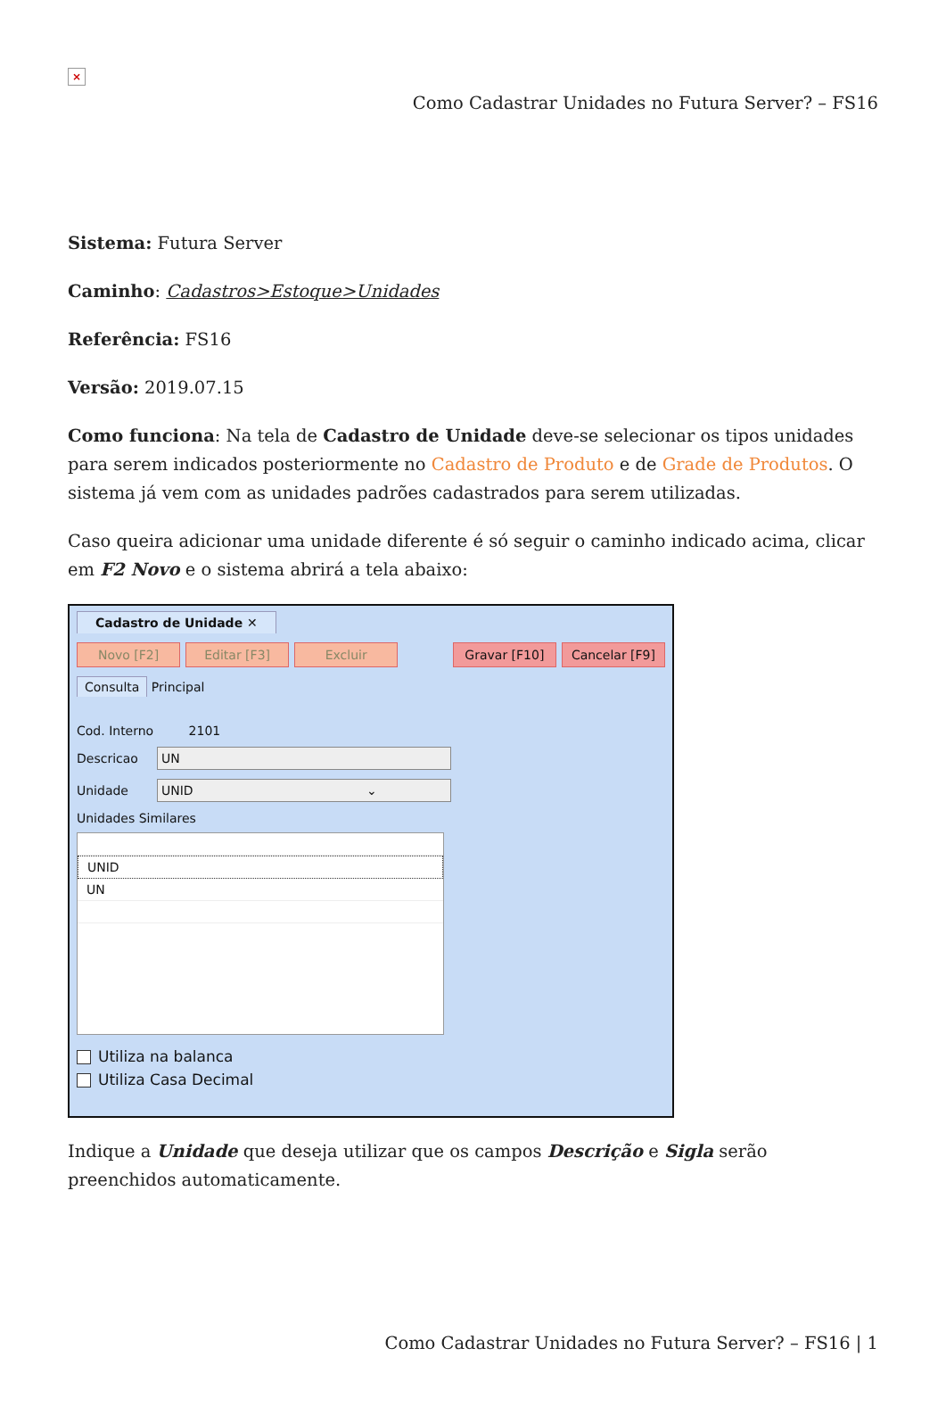×
Como Cadastrar Unidades no Futura Server? – FS16
Sistema: Futura Server
Caminho: Cadastros>Estoque>Unidades
Referência: FS16
Versão: 2019.07.15
Como funciona: Na tela de Cadastro de Unidade deve-se selecionar os tipos unidades para serem indicados posteriormente no Cadastro de Produto e de Grade de Produtos. O sistema já vem com as unidades padrões cadastrados para serem utilizadas.
Caso queira adicionar uma unidade diferente é só seguir o caminho indicado acima, clicar em F2 Novo e o sistema abrirá a tela abaixo:
Cadastro de Unidade ✕
Novo [F2] Editar [F3] Excluir Gravar [F10] Cancelar [F9]
Consulta Principal
Cod. Interno 2101
Descricao
UN
Unidade
UNID ⌄
Unidades Similares
UNID
UN
Utiliza na balanca
Utiliza Casa Decimal
Indique a Unidade que deseja utilizar que os campos Descrição e Sigla serão preenchidos automaticamente.
Como Cadastrar Unidades no Futura Server? – FS16 | 1